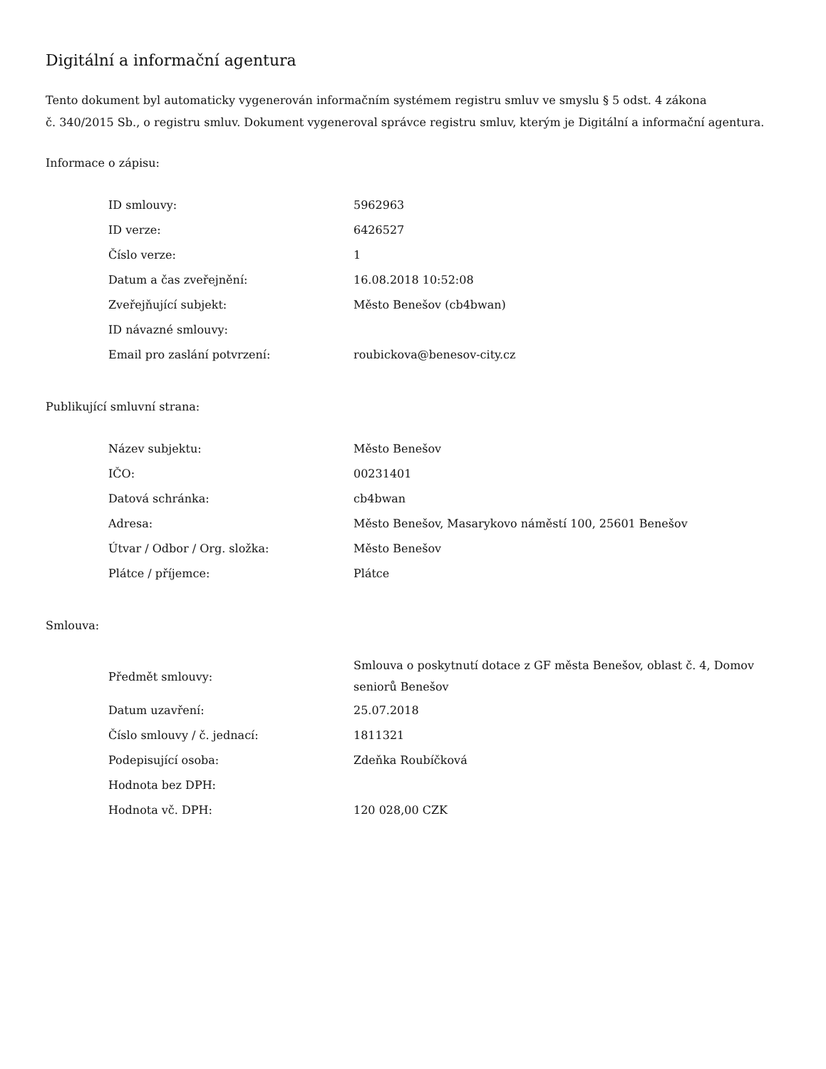Digitální a informační agentura
Tento dokument byl automaticky vygenerován informačním systémem registru smluv ve smyslu § 5 odst. 4 zákona
č. 340/2015 Sb., o registru smluv. Dokument vygeneroval správce registru smluv, kterým je Digitální a informační agentura.
Informace o zápisu:
| ID smlouvy: | 5962963 |
| ID verze: | 6426527 |
| Číslo verze: | 1 |
| Datum a čas zveřejnění: | 16.08.2018 10:52:08 |
| Zveřejňující subjekt: | Město Benešov (cb4bwan) |
| ID návazné smlouvy: | |
| Email pro zaslání potvrzení: | roubickova@benesov-city.cz |
Publikující smluvní strana:
| Název subjektu: | Město Benešov |
| IČO: | 00231401 |
| Datová schránka: | cb4bwan |
| Adresa: | Město Benešov, Masarykovo náměstí 100, 25601 Benešov |
| Útvar / Odbor / Org. složka: | Město Benešov |
| Plátce / příjemce: | Plátce |
Smlouva:
| Předmět smlouvy: | Smlouva o poskytnutí dotace z GF města Benešov, oblast č. 4, Domov seniorů Benešov |
| Datum uzavření: | 25.07.2018 |
| Číslo smlouvy / č. jednací: | 1811321 |
| Podepisující osoba: | Zdeňka Roubíčková |
| Hodnota bez DPH: | |
| Hodnota vč. DPH: | 120 028,00 CZK |